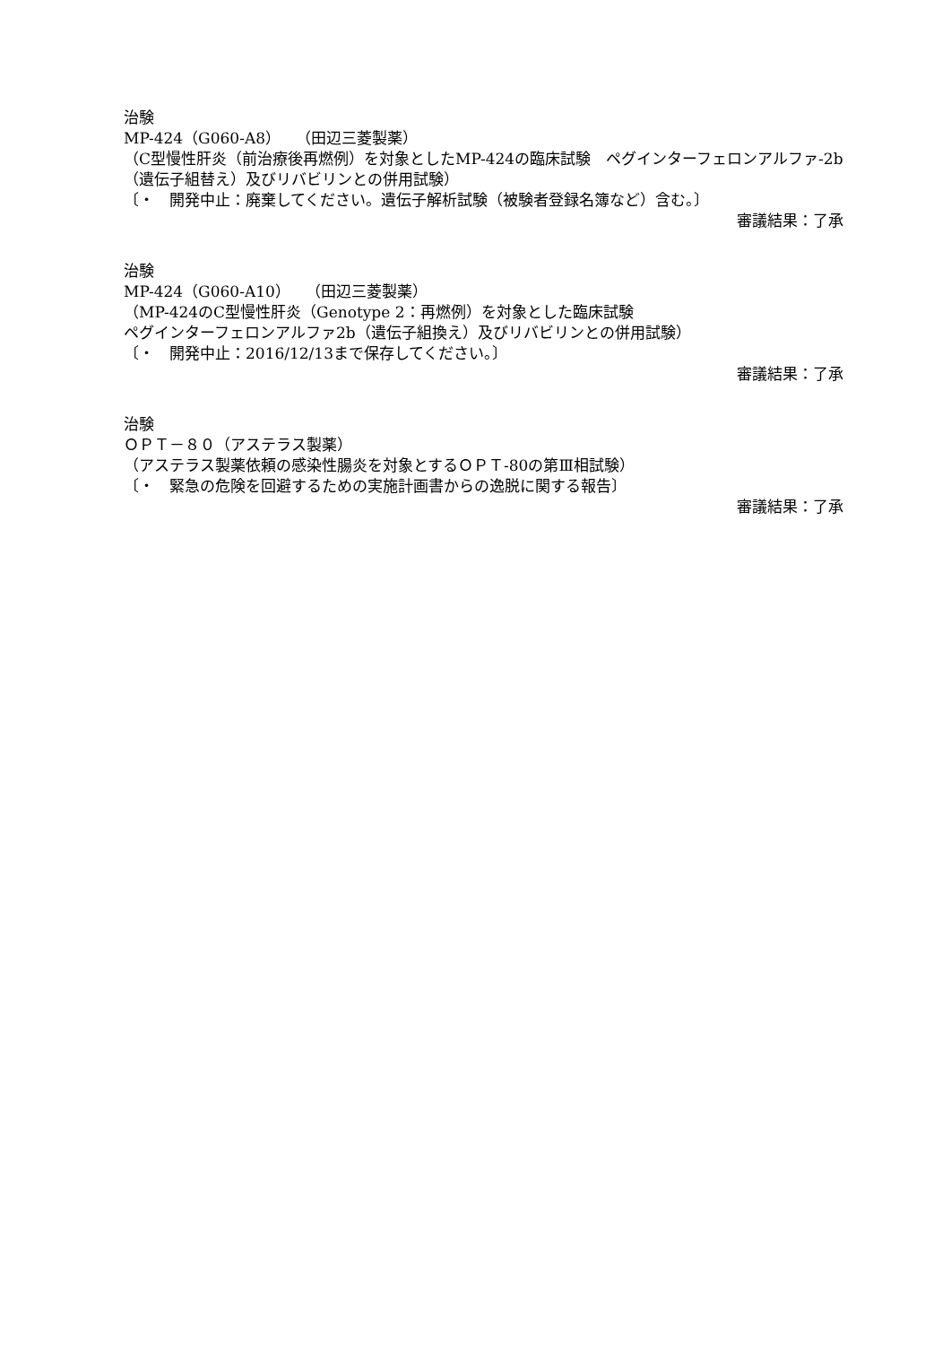治験
MP-424（G060-A8）　（田辺三菱製薬）
（C型慢性肝炎（前治療後再燃例）を対象としたMP-424の臨床試験　ペグインターフェロンアルファ-2b（遺伝子組替え）及びリバビリンとの併用試験）
〔・　開発中止：廃棄してください。遺伝子解析試験（被験者登録名簿など）含む。〕
審議結果：了承
治験
MP-424（G060-A10）　（田辺三菱製薬）
（MP-424のC型慢性肝炎（Genotype 2：再燃例）を対象とした臨床試験
ペグインターフェロンアルファ2b（遺伝子組換え）及びリバビリンとの併用試験）
〔・　開発中止：2016/12/13まで保存してください。〕
審議結果：了承
治験
ＯＰＴ－８０（アステラス製薬）
（アステラス製薬依頼の感染性腸炎を対象とするＯＰＴ-80の第Ⅲ相試験）
〔・　緊急の危険を回避するための実施計画書からの逸脱に関する報告〕
審議結果：了承